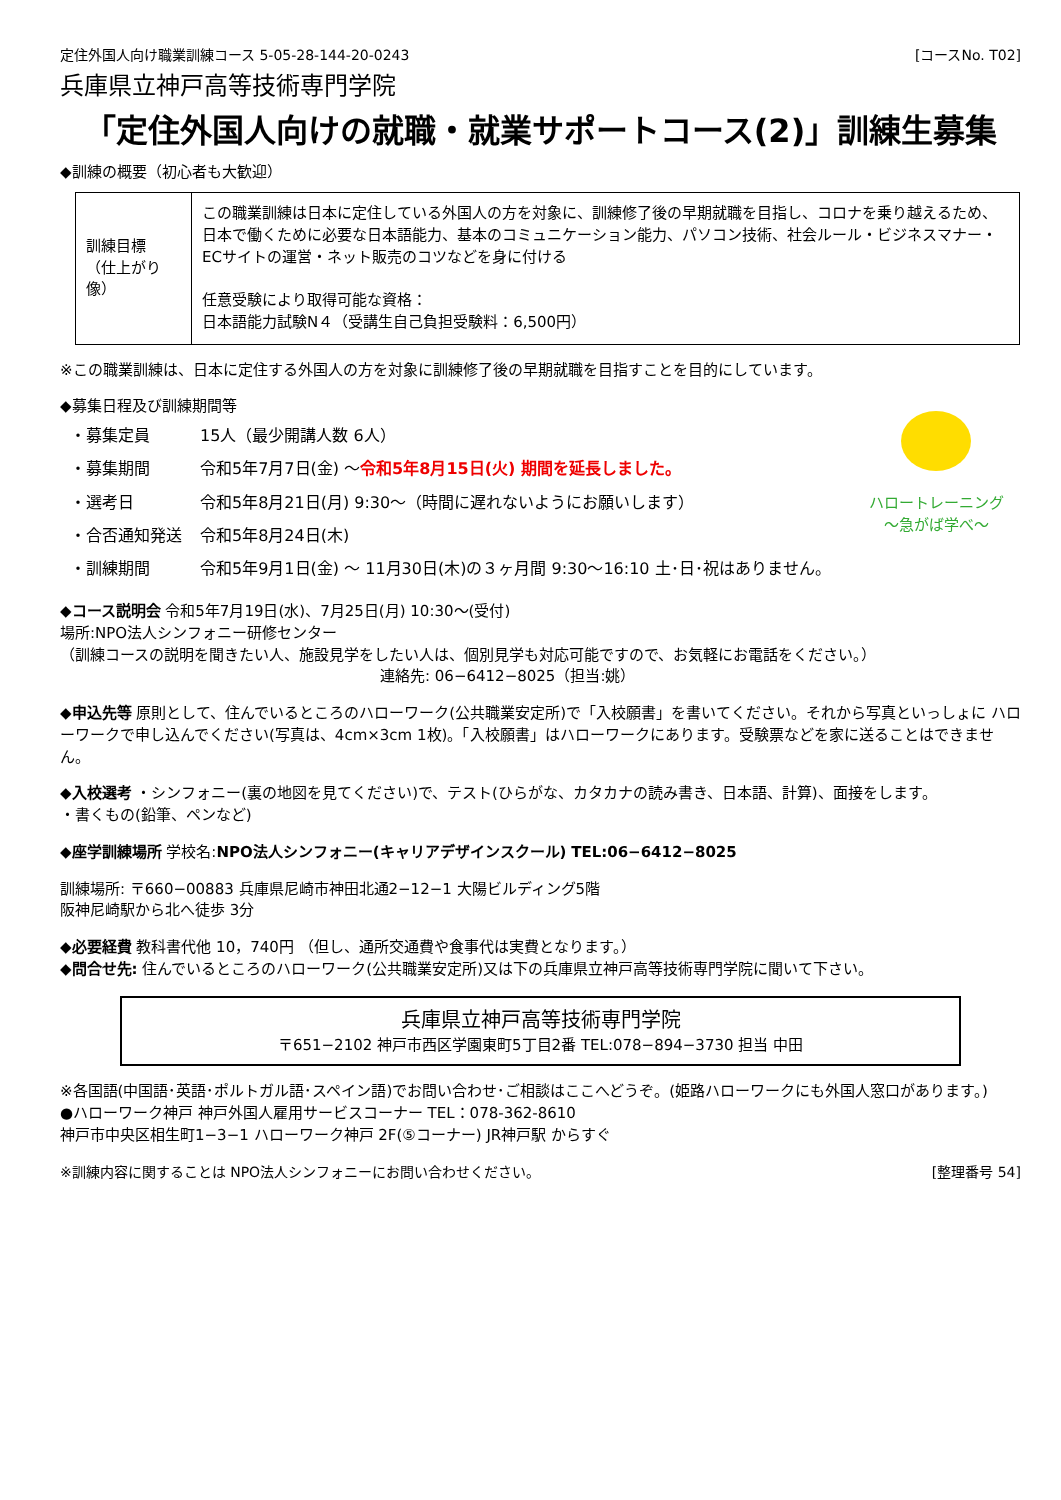定住外国人向け職業訓練コース 5-05-28-144-20-0243 [コースNo. T02]
兵庫県立神戸高等技術専門学院
「定住外国人向けの就職・就業サポートコース(2)」訓練生募集
◆訓練の概要（初心者も大歓迎）
| 訓練目標 （仕上がり像） | この職業訓練は日本に定住している外国人の方を対象に、訓練修了後の早期就職を目指し、コロナを乗り越えるため、日本で働くために必要な日本語能力、基本のコミュニケーション能力、パソコン技術、社会ルール・ビジネスマナー・ECサイトの運営・ネット販売のコツなどを身に付ける 任意受験により取得可能な資格： 日本語能力試験N４（受講生自己負担受験料：6,500円） |
※この職業訓練は、日本に定住する外国人の方を対象に訓練修了後の早期就職を目指すことを目的にしています。
ハロートレーニング
～急がば学べ～
◆募集日程及び訓練期間等
| ・募集定員 | 15人（最少開講人数 6人） |
| ・募集期間 | 令和5年7月7日(金) ～ 令和5年8月15日(火) 期間を延長しました。 |
| ・選考日 | 令和5年8月21日(月) 9:30～（時間に遅れないようにお願いします） |
| ・合否通知発送 | 令和5年8月24日(木) |
| ・訓練期間 | 令和5年9月1日(金) ～ 11月30日(木)の３ヶ月間 9:30～16:10 土･日･祝はありません。 |
◆コース説明会 令和5年7月19日(水)、7月25日(月) 10:30～(受付)
場所:NPO法人シンフォニー研修センター
（訓練コースの説明を聞きたい人、施設見学をしたい人は、個別見学も対応可能ですので、お気軽にお電話をください。）
連絡先: 06−6412−8025（担当:姚）
◆申込先等 原則として、住んでいるところのハローワーク(公共職業安定所)で「入校願書」を書いてください。それから写真といっしょに ハローワークで申し込んでください(写真は、4cm×3cm 1枚)。「入校願書」はハローワークにあります。受験票などを家に送ることはできません。
◆入校選考 ・シンフォニー(裏の地図を見てください)で、テスト(ひらがな、カタカナの読み書き、日本語、計算)、面接をします。
・書くもの(鉛筆、ペンなど)
◆座学訓練場所 学校名:NPO法人シンフォニー(キャリアデザインスクール) TEL:06−6412−8025
訓練場所: 〒660−00883 兵庫県尼崎市神田北通2−12−1 大陽ビルディング5階
阪神尼崎駅から北へ徒歩 3分
◆必要経費 教科書代他 10，740円 （但し、通所交通費や食事代は実費となります。）
◆問合せ先: 住んでいるところのハローワーク(公共職業安定所)又は下の兵庫県立神戸高等技術専門学院に聞いて下さい。
兵庫県立神戸高等技術専門学院
〒651−2102 神戸市西区学園東町5丁目2番 TEL:078−894−3730 担当 中田
※各国語(中国語･英語･ポルトガル語･スペイン語)でお問い合わせ･ご相談はここへどうぞ。(姫路ハローワークにも外国人窓口があります。)
●ハローワーク神戸 神戸外国人雇用サービスコーナー TEL：078-362-8610
神戸市中央区相生町1−3−1 ハローワーク神戸 2F(⑤コーナー) JR神戸駅 からすぐ
※訓練内容に関することは NPO法人シンフォニーにお問い合わせください。 [整理番号 54]